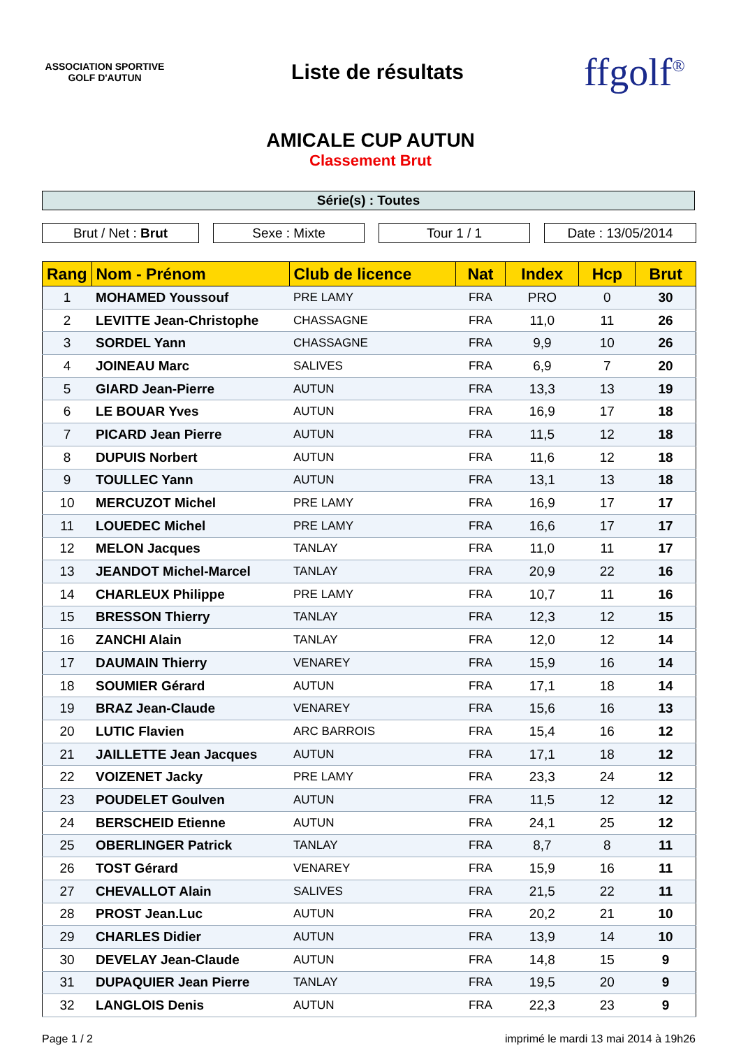ASSOCIATION SPORTIVE
GOLF D'AUTUN
Liste de résultats
ffgolf<sup>®</sup>
AMICALE CUP AUTUN
Classement Brut
Série(s) : Toutes
Brut / Net : Brut Sexe : Mixte Tour 1 / 1 Date : 13/05/2014
| Rang | Nom - Prénom | Club de licence | Nat | Index | Hcp | Brut |
| --- | --- | --- | --- | --- | --- | --- |
| 1 | MOHAMED Youssouf | PRE LAMY | FRA | PRO | 0 | 30 |
| 2 | LEVITTE Jean-Christophe | CHASSAGNE | FRA | 11,0 | 11 | 26 |
| 3 | SORDEL Yann | CHASSAGNE | FRA | 9,9 | 10 | 26 |
| 4 | JOINEAU Marc | SALIVES | FRA | 6,9 | 7 | 20 |
| 5 | GIARD Jean-Pierre | AUTUN | FRA | 13,3 | 13 | 19 |
| 6 | LE BOUAR Yves | AUTUN | FRA | 16,9 | 17 | 18 |
| 7 | PICARD Jean Pierre | AUTUN | FRA | 11,5 | 12 | 18 |
| 8 | DUPUIS Norbert | AUTUN | FRA | 11,6 | 12 | 18 |
| 9 | TOULLEC Yann | AUTUN | FRA | 13,1 | 13 | 18 |
| 10 | MERCUZOT Michel | PRE LAMY | FRA | 16,9 | 17 | 17 |
| 11 | LOUEDEC Michel | PRE LAMY | FRA | 16,6 | 17 | 17 |
| 12 | MELON Jacques | TANLAY | FRA | 11,0 | 11 | 17 |
| 13 | JEANDOT Michel-Marcel | TANLAY | FRA | 20,9 | 22 | 16 |
| 14 | CHARLEUX Philippe | PRE LAMY | FRA | 10,7 | 11 | 16 |
| 15 | BRESSON Thierry | TANLAY | FRA | 12,3 | 12 | 15 |
| 16 | ZANCHI Alain | TANLAY | FRA | 12,0 | 12 | 14 |
| 17 | DAUMAIN Thierry | VENAREY | FRA | 15,9 | 16 | 14 |
| 18 | SOUMIER Gérard | AUTUN | FRA | 17,1 | 18 | 14 |
| 19 | BRAZ Jean-Claude | VENAREY | FRA | 15,6 | 16 | 13 |
| 20 | LUTIC Flavien | ARC BARROIS | FRA | 15,4 | 16 | 12 |
| 21 | JAILLETTE Jean Jacques | AUTUN | FRA | 17,1 | 18 | 12 |
| 22 | VOIZENET Jacky | PRE LAMY | FRA | 23,3 | 24 | 12 |
| 23 | POUDELET Goulven | AUTUN | FRA | 11,5 | 12 | 12 |
| 24 | BERSCHEID Etienne | AUTUN | FRA | 24,1 | 25 | 12 |
| 25 | OBERLINGER Patrick | TANLAY | FRA | 8,7 | 8 | 11 |
| 26 | TOST Gérard | VENAREY | FRA | 15,9 | 16 | 11 |
| 27 | CHEVALLOT Alain | SALIVES | FRA | 21,5 | 22 | 11 |
| 28 | PROST Jean.Luc | AUTUN | FRA | 20,2 | 21 | 10 |
| 29 | CHARLES Didier | AUTUN | FRA | 13,9 | 14 | 10 |
| 30 | DEVELAY Jean-Claude | AUTUN | FRA | 14,8 | 15 | 9 |
| 31 | DUPAQUIER Jean Pierre | TANLAY | FRA | 19,5 | 20 | 9 |
| 32 | LANGLOIS Denis | AUTUN | FRA | 22,3 | 23 | 9 |
Page 1 / 2 imprimé le mardi 13 mai 2014 à 19h26